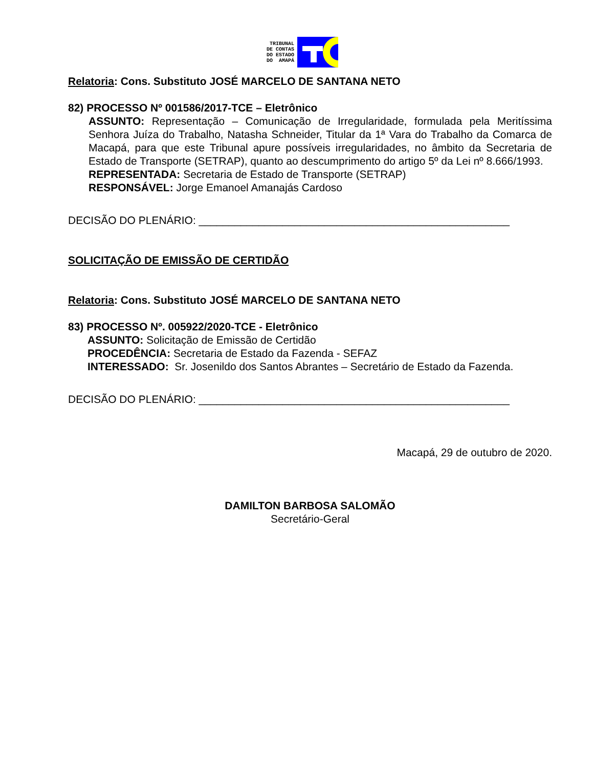TRIBUNAL
DE CONTAS
DO ESTADO
DO AMAPÁ
Relatoria: Cons. Substituto JOSÉ MARCELO DE SANTANA NETO
82) PROCESSO Nº 001586/2017-TCE – Eletrônico
ASSUNTO: Representação – Comunicação de Irregularidade, formulada pela Meritíssima Senhora Juíza do Trabalho, Natasha Schneider, Titular da 1ª Vara do Trabalho da Comarca de Macapá, para que este Tribunal apure possíveis irregularidades, no âmbito da Secretaria de Estado de Transporte (SETRAP), quanto ao descumprimento do artigo 5º da Lei nº 8.666/1993.
REPRESENTADA: Secretaria de Estado de Transporte (SETRAP)
RESPONSÁVEL: Jorge Emanoel Amanajás Cardoso
DECISÃO DO PLENÁRIO: ____________________________________________________
SOLICITAÇÃO DE EMISSÃO DE CERTIDÃO
Relatoria: Cons. Substituto JOSÉ MARCELO DE SANTANA NETO
83) PROCESSO Nº. 005922/2020-TCE - Eletrônico
ASSUNTO: Solicitação de Emissão de Certidão
PROCEDÊNCIA: Secretaria de Estado da Fazenda - SEFAZ
INTERESSADO: Sr. Josenildo dos Santos Abrantes – Secretário de Estado da Fazenda.
DECISÃO DO PLENÁRIO: ____________________________________________________
Macapá, 29 de outubro de 2020.
DAMILTON BARBOSA SALOMÃO
Secretário-Geral